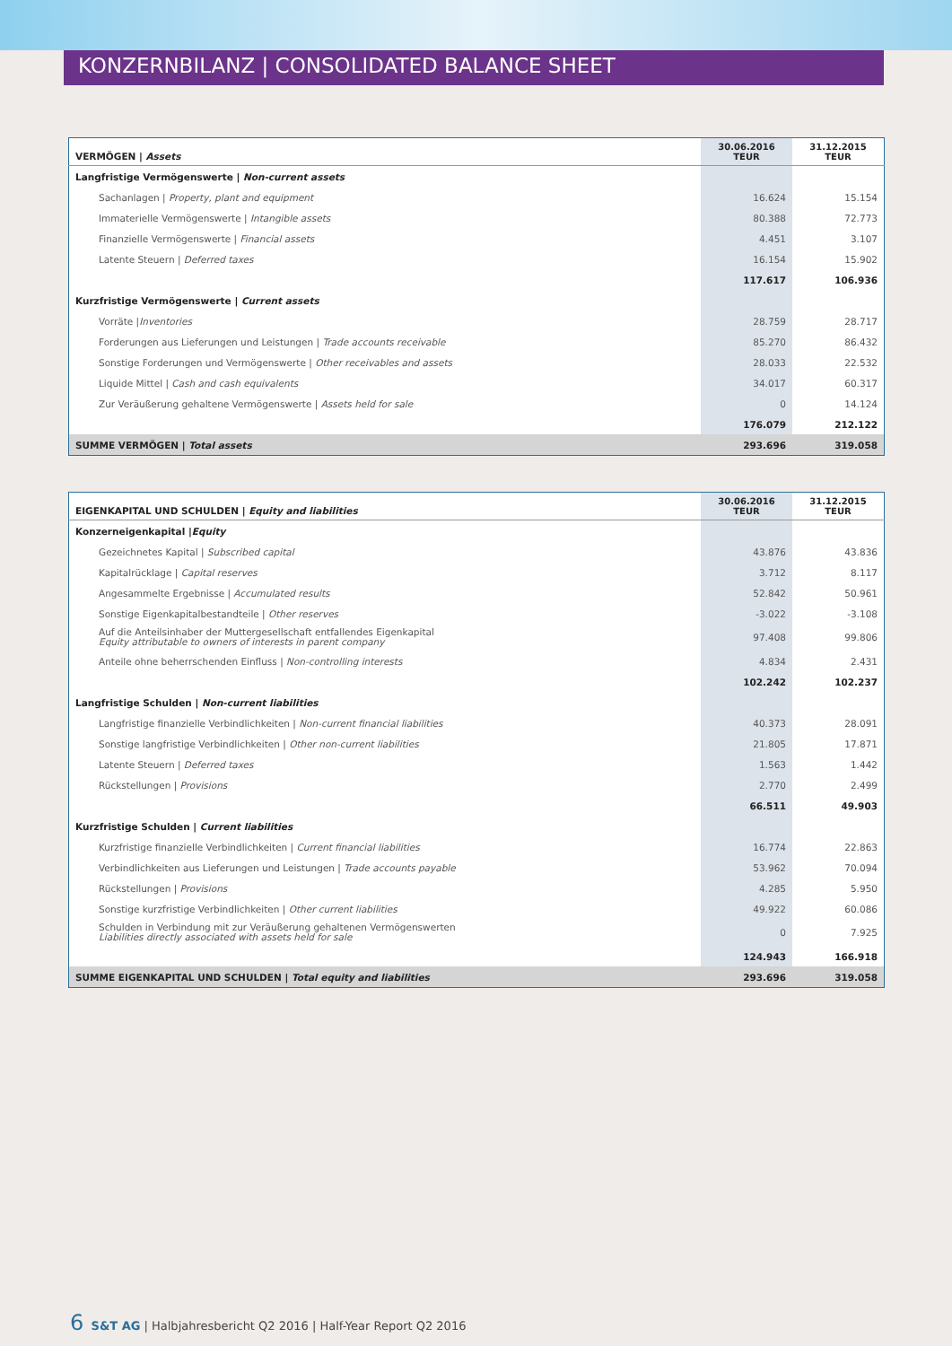KONZERNBILANZ | CONSOLIDATED BALANCE SHEET
| VERMÖGEN / Assets | 30.06.2016 TEUR | 31.12.2015 TEUR |
| --- | --- | --- |
| Langfristige Vermögenswerte / Non-current assets | | |
| Sachanlagen / Property, plant and equipment | 16.624 | 15.154 |
| Immaterielle Vermögenswerte / Intangible assets | 80.388 | 72.773 |
| Finanzielle Vermögenswerte / Financial assets | 4.451 | 3.107 |
| Latente Steuern / Deferred taxes | 16.154 | 15.902 |
| | 117.617 | 106.936 |
| Kurzfristige Vermögenswerte / Current assets | | |
| Vorräte / Inventories | 28.759 | 28.717 |
| Forderungen aus Lieferungen und Leistungen / Trade accounts receivable | 85.270 | 86.432 |
| Sonstige Forderungen und Vermögenswerte / Other receivables and assets | 28.033 | 22.532 |
| Liquide Mittel / Cash and cash equivalents | 34.017 | 60.317 |
| Zur Veräußerung gehaltene Vermögenswerte / Assets held for sale | 0 | 14.124 |
| | 176.079 | 212.122 |
| SUMME VERMÖGEN / Total assets | 293.696 | 319.058 |
| EIGENKAPITAL UND SCHULDEN / Equity and liabilities | 30.06.2016 TEUR | 31.12.2015 TEUR |
| --- | --- | --- |
| Konzerneigenkapital / Equity | | |
| Gezeichnetes Kapital / Subscribed capital | 43.876 | 43.836 |
| Kapitalrücklage / Capital reserves | 3.712 | 8.117 |
| Angesammelte Ergebnisse / Accumulated results | 52.842 | 50.961 |
| Sonstige Eigenkapitalbestandteile / Other reserves | -3.022 | -3.108 |
| Auf die Anteilsinhaber der Muttergesellschaft entfallendes Eigenkapital Equity attributable to owners of interests in parent company | 97.408 | 99.806 |
| Anteile ohne beherrschenden Einfluss / Non-controlling interests | 4.834 | 2.431 |
| | 102.242 | 102.237 |
| Langfristige Schulden / Non-current liabilities | | |
| Langfristige finanzielle Verbindlichkeiten / Non-current financial liabilities | 40.373 | 28.091 |
| Sonstige langfristige Verbindlichkeiten / Other non-current liabilities | 21.805 | 17.871 |
| Latente Steuern / Deferred taxes | 1.563 | 1.442 |
| Rückstellungen / Provisions | 2.770 | 2.499 |
| | 66.511 | 49.903 |
| Kurzfristige Schulden / Current liabilities | | |
| Kurzfristige finanzielle Verbindlichkeiten / Current financial liabilities | 16.774 | 22.863 |
| Verbindlichkeiten aus Lieferungen und Leistungen / Trade accounts payable | 53.962 | 70.094 |
| Rückstellungen / Provisions | 4.285 | 5.950 |
| Sonstige kurzfristige Verbindlichkeiten / Other current liabilities | 49.922 | 60.086 |
| Schulden in Verbindung mit zur Veräußerung gehaltenen Vermögenswerten Liabilities directly associated with assets held for sale | 0 | 7.925 |
| | 124.943 | 166.918 |
| SUMME EIGENKAPITAL UND SCHULDEN / Total equity and liabilities | 293.696 | 319.058 |
6 S&T AG | Halbjahresbericht Q2 2016 | Half-Year Report Q2 2016